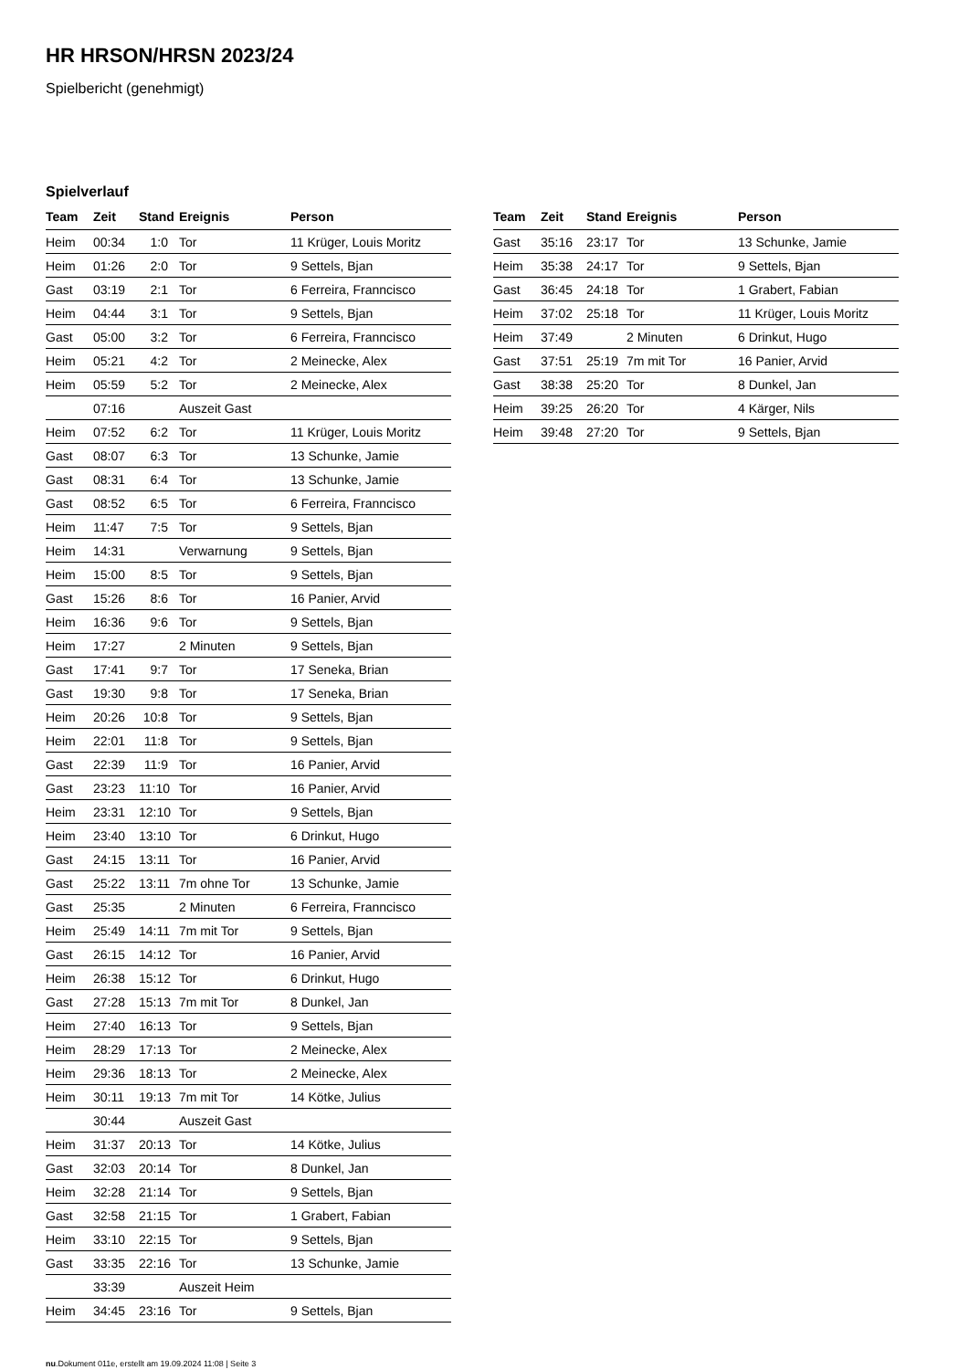HR HRSON/HRSN 2023/24
Spielbericht (genehmigt)
Spielverlauf
| Team | Zeit | Stand | Ereignis | Person |
| --- | --- | --- | --- | --- |
| Heim | 00:34 | 1:0 | Tor | 11 Krüger, Louis Moritz |
| Heim | 01:26 | 2:0 | Tor | 9 Settels, Bjan |
| Gast | 03:19 | 2:1 | Tor | 6 Ferreira, Franncisco |
| Heim | 04:44 | 3:1 | Tor | 9 Settels, Bjan |
| Gast | 05:00 | 3:2 | Tor | 6 Ferreira, Franncisco |
| Heim | 05:21 | 4:2 | Tor | 2 Meinecke, Alex |
| Heim | 05:59 | 5:2 | Tor | 2 Meinecke, Alex |
| | 07:16 | | Auszeit Gast | |
| Heim | 07:52 | 6:2 | Tor | 11 Krüger, Louis Moritz |
| Gast | 08:07 | 6:3 | Tor | 13 Schunke, Jamie |
| Gast | 08:31 | 6:4 | Tor | 13 Schunke, Jamie |
| Gast | 08:52 | 6:5 | Tor | 6 Ferreira, Franncisco |
| Heim | 11:47 | 7:5 | Tor | 9 Settels, Bjan |
| Heim | 14:31 | | Verwarnung | 9 Settels, Bjan |
| Heim | 15:00 | 8:5 | Tor | 9 Settels, Bjan |
| Gast | 15:26 | 8:6 | Tor | 16 Panier, Arvid |
| Heim | 16:36 | 9:6 | Tor | 9 Settels, Bjan |
| Heim | 17:27 | | 2 Minuten | 9 Settels, Bjan |
| Gast | 17:41 | 9:7 | Tor | 17 Seneka, Brian |
| Gast | 19:30 | 9:8 | Tor | 17 Seneka, Brian |
| Heim | 20:26 | 10:8 | Tor | 9 Settels, Bjan |
| Heim | 22:01 | 11:8 | Tor | 9 Settels, Bjan |
| Gast | 22:39 | 11:9 | Tor | 16 Panier, Arvid |
| Gast | 23:23 | 11:10 | Tor | 16 Panier, Arvid |
| Heim | 23:31 | 12:10 | Tor | 9 Settels, Bjan |
| Heim | 23:40 | 13:10 | Tor | 6 Drinkut, Hugo |
| Gast | 24:15 | 13:11 | Tor | 16 Panier, Arvid |
| Gast | 25:22 | 13:11 | 7m ohne Tor | 13 Schunke, Jamie |
| Gast | 25:35 | | 2 Minuten | 6 Ferreira, Franncisco |
| Heim | 25:49 | 14:11 | 7m mit Tor | 9 Settels, Bjan |
| Gast | 26:15 | 14:12 | Tor | 16 Panier, Arvid |
| Heim | 26:38 | 15:12 | Tor | 6 Drinkut, Hugo |
| Gast | 27:28 | 15:13 | 7m mit Tor | 8 Dunkel, Jan |
| Heim | 27:40 | 16:13 | Tor | 9 Settels, Bjan |
| Heim | 28:29 | 17:13 | Tor | 2 Meinecke, Alex |
| Heim | 29:36 | 18:13 | Tor | 2 Meinecke, Alex |
| Heim | 30:11 | 19:13 | 7m mit Tor | 14 Kötke, Julius |
| | 30:44 | | Auszeit Gast | |
| Heim | 31:37 | 20:13 | Tor | 14 Kötke, Julius |
| Gast | 32:03 | 20:14 | Tor | 8 Dunkel, Jan |
| Heim | 32:28 | 21:14 | Tor | 9 Settels, Bjan |
| Gast | 32:58 | 21:15 | Tor | 1 Grabert, Fabian |
| Heim | 33:10 | 22:15 | Tor | 9 Settels, Bjan |
| Gast | 33:35 | 22:16 | Tor | 13 Schunke, Jamie |
| | 33:39 | | Auszeit Heim | |
| Heim | 34:45 | 23:16 | Tor | 9 Settels, Bjan |
| Team | Zeit | Stand | Ereignis | Person |
| --- | --- | --- | --- | --- |
| Gast | 35:16 | 23:17 | Tor | 13 Schunke, Jamie |
| Heim | 35:38 | 24:17 | Tor | 9 Settels, Bjan |
| Gast | 36:45 | 24:18 | Tor | 1 Grabert, Fabian |
| Heim | 37:02 | 25:18 | Tor | 11 Krüger, Louis Moritz |
| Heim | 37:49 | | 2 Minuten | 6 Drinkut, Hugo |
| Gast | 37:51 | 25:19 | 7m mit Tor | 16 Panier, Arvid |
| Gast | 38:38 | 25:20 | Tor | 8 Dunkel, Jan |
| Heim | 39:25 | 26:20 | Tor | 4 Kärger, Nils |
| Heim | 39:48 | 27:20 | Tor | 9 Settels, Bjan |
nu.Dokument 011e, erstellt am 19.09.2024 11:08 | Seite 3